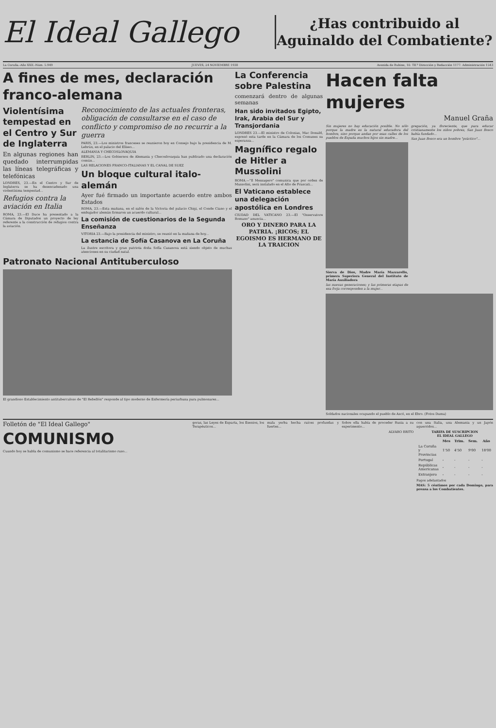El Ideal Gallego
¿Has contribuido al Aguinaldo del Combatiente?
La Coruña.-Año XXII.-Núm. 5.949 JUEVES, 24 NOVIEMBRE 1938 Avenida de Rubine, 10. Tlf.º Dirección y Redacción 1177. Administración 1543
A fines de mes, declaración franco-alemana
Violentísima tempestad en el Centro y Sur de Inglaterra
En algunas regiones han quedado interrumpidas las líneas telegráficas y telefónicas
LONDRES, 23.—En el Centro y Sur de Inglaterra se ha desencadenado una violentísima tempestad...
Refugios contra la aviación en Italia
ROMA, 23.—El Duce ha presentado a la Cámara de Diputados un proyecto de ley referente a la construcción de refugios contra la aviación.
Reconocimiento de las actuales fronteras, obligación de consultarse en el caso de conflicto y compromiso de no recurrir a la guerra
PARIS, 23.—Los ministros franceses se reunieron hoy en Consejo bajo la presidencia de M. Lebrún, en el palacio del Elíseo...
ALEMANIA Y CHECOSLOVAQUIA
BERLIN, 23.—Los Gobiernos de Alemania y Checoslovaquia han publicado una declaración común...
LAS RELACIONES FRANCO-ITALIANAS Y EL CANAL DE SUEZ
Un bloque cultural italo-alemán
Ayer fué firmado un importante acuerdo entre ambos Estados
ROMA, 23.—Esta mañana, en el salón de la Victoria del palacio Chigi, el Conde Ciano y el embajador alemán firmaron un acuerdo cultural...
La comisión de cuestionarios de la Segunda Enseñanza
VITORIA 23.—Bajo la presidencia del ministro, se reunió en la mañana de hoy...
La estancia de Sofía Casanova en La Coruña
La ilustre escritora y gran patriota doña Sofía Casanova está siendo objeto de muchas atenciones en su ciudad natal.
Patronato Nacional Antituberculoso
El grandioso Establecimiento antituberculoso de "El Rebellón" responde al tipo moderno de Enfermería periurbana para pulmonares...
La Conferencia sobre Palestina
comenzará dentro de algunas semanas
Han sido invitados Egipto, Irak, Arabia del Sur y Transjordania
LONDRES 23.—El ministro de Colonias, Mac Donald, expresó esta tarde en la Cámara de los Comunes su esperanza...
Magnífico regalo de Hitler a Mussolini
ROMA.—"Il Messagero" comunica que por orden de Mussolini, será instalado en el Alto de Frascati...
El Vaticano establece una delegación apostólica en Londres
CIUDAD DEL VATICANO 23.—El "Osservatore Romano" anuncia...
ORO Y DINERO PARA LA PATRIA. ¡RICOS; EL EGOISMO ES HERMANO DE LA TRAICION
Hacen falta mujeres
Manuel Graña
Sin mujeres no hay educación posible. No sólo porque la madre es la natural educadora del hombre, sino porque andan por esas calles de los pueblos de España muchos hijos sin madre...
Sierva de Dios, Madre María Mazzarello, primera Superiora General del Instituto de María Auxiliadora
las nuevas generaciones; y las primeras etapas de esa forja corresponden a la mujer...
gregación, ya floreciente, que para educar cristianamente los niños pobres, San Juan Bosco había fundado...
San Juan Bosco era un hombre "práctico"...
Soldados nacionales ocupando el pueblo de Ascó, en el Ebro. (Fotos Duma)
Folletón de "El Ideal Gallego"
COMUNISMO
Cuando hoy se habla de comunismo se hace referencia al totalitarismo ruso...
goras, las Leyes de Esparta, los Esenios, los Terapéuticos...
mala yerba hecha raíces profundas y fuertes...
Sobre ella había de proceder Rusia a su experimento...
ALVARO BRITO
con una Italia, una Alemania y un Japón aguerridos...
TARIFA DE SUSCRIPCION
EL IDEAL GALLEGO
| | Mes | Trim. | Sem. | Año |
| --- | --- | --- | --- | --- |
| La Coruña y Provincias | 1'50 | 4'50 | 9'00 | 18'00 |
| Portugal | - | - | - | - |
| Repúblicas Americanas | - | - | - | - |
| Extranjero | - | - | - | - |
Pagos adelantados
MAS: 5 céntimos por cada Domingo, para prensa a los Combatientes.